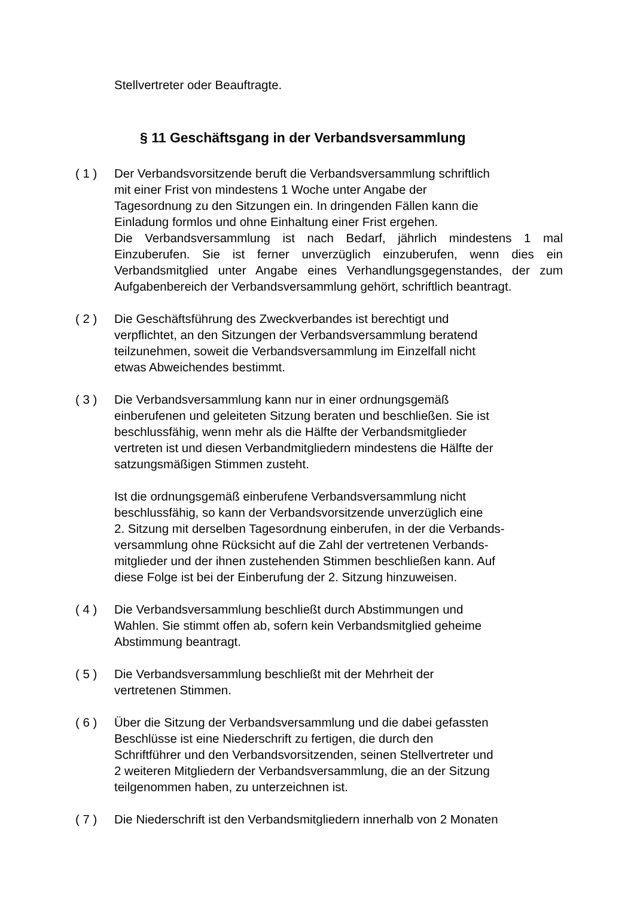Stellvertreter oder Beauftragte.
§ 11 Geschäftsgang in der Verbandsversammlung
( 1 ) Der Verbandsvorsitzende beruft die Verbandsversammlung schriftlich
mit einer Frist von mindestens 1 Woche unter Angabe der
Tagesordnung zu den Sitzungen ein. In dringenden Fällen kann die
Einladung formlos und ohne Einhaltung einer Frist ergehen.
Die Verbandsversammlung ist nach Bedarf, jährlich mindestens 1 mal Einzuberufen. Sie ist ferner unverzüglich einzuberufen, wenn dies ein Verbandsmitglied unter Angabe eines Verhandlungsgegenstandes, der zum Aufgabenbereich der Verbandsversammlung gehört, schriftlich beantragt.
( 2 ) Die Geschäftsführung des Zweckverbandes ist berechtigt und
verpflichtet, an den Sitzungen der Verbandsversammlung beratend
teilzunehmen, soweit die Verbandsversammlung im Einzelfall nicht
etwas Abweichendes bestimmt.
( 3 ) Die Verbandsversammlung kann nur in einer ordnungsgemäß
einberufenen und geleiteten Sitzung beraten und beschließen. Sie ist
beschlussfähig, wenn mehr als die Hälfte der Verbandsmitglieder
vertreten ist und diesen Verbandmitgliedern mindestens die Hälfte der
satzungsmäßigen Stimmen zusteht.
Ist die ordnungsgemäß einberufene Verbandsversammlung nicht
beschlussfähig, so kann der Verbandsvorsitzende unverzüglich eine
2. Sitzung mit derselben Tagesordnung einberufen, in der die Verbands-
versammlung ohne Rücksicht auf die Zahl der vertretenen Verbands-
mitglieder und der ihnen zustehenden Stimmen beschließen kann. Auf
diese Folge ist bei der Einberufung der 2. Sitzung hinzuweisen.
( 4 ) Die Verbandsversammlung beschließt durch Abstimmungen und
Wahlen. Sie stimmt offen ab, sofern kein Verbandsmitglied geheime
Abstimmung beantragt.
( 5 ) Die Verbandsversammlung beschließt mit der Mehrheit der
vertretenen Stimmen.
( 6 ) Über die Sitzung der Verbandsversammlung und die dabei gefassten
Beschlüsse ist eine Niederschrift zu fertigen, die durch den
Schriftführer und den Verbandsvorsitzenden, seinen Stellvertreter und
2 weiteren Mitgliedern der Verbandsversammlung, die an der Sitzung
teilgenommen haben, zu unterzeichnen ist.
( 7 ) Die Niederschrift ist den Verbandsmitgliedern innerhalb von 2 Monaten